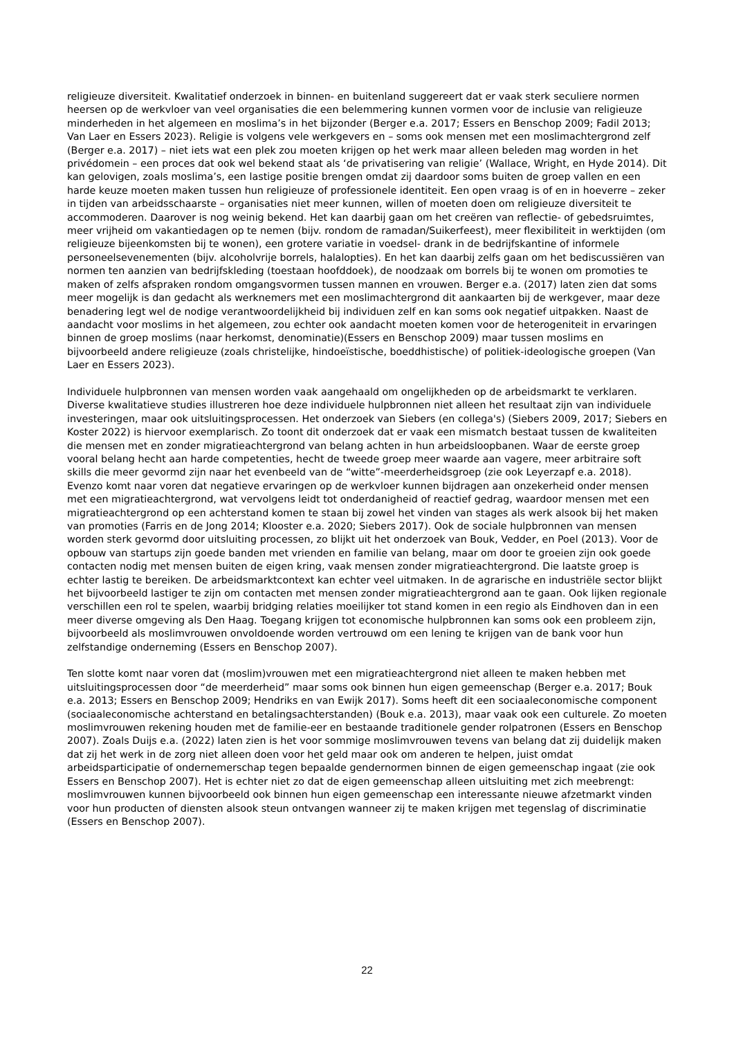religieuze diversiteit. Kwalitatief onderzoek in binnen- en buitenland suggereert dat er vaak sterk seculiere normen heersen op de werkvloer van veel organisaties die een belemmering kunnen vormen voor de inclusie van religieuze minderheden in het algemeen en moslima’s in het bijzonder (Berger e.a. 2017; Essers en Benschop 2009; Fadil 2013; Van Laer en Essers 2023). Religie is volgens vele werkgevers en – soms ook mensen met een moslimachtergrond zelf (Berger e.a. 2017) – niet iets wat een plek zou moeten krijgen op het werk maar alleen beleden mag worden in het privédomein – een proces dat ook wel bekend staat als ‘de privatisering van religie’ (Wallace, Wright, en Hyde 2014). Dit kan gelovigen, zoals moslima’s, een lastige positie brengen omdat zij daardoor soms buiten de groep vallen en een harde keuze moeten maken tussen hun religieuze of professionele identiteit. Een open vraag is of en in hoeverre – zeker in tijden van arbeidsschaarste – organisaties niet meer kunnen, willen of moeten doen om religieuze diversiteit te accommoderen. Daarover is nog weinig bekend. Het kan daarbij gaan om het creëren van reflectie- of gebedsruimtes, meer vrijheid om vakantiedagen op te nemen (bijv. rondom de ramadan/Suikerfeest), meer flexibiliteit in werktijden (om religieuze bijeenkomsten bij te wonen), een grotere variatie in voedsel- drank in de bedrijfskantine of informele personeelsevenementen (bijv. alcoholvrije borrels, halalopties). En het kan daarbij zelfs gaan om het bediscussiëren van normen ten aanzien van bedrijfskleding (toestaan hoofddoek), de noodzaak om borrels bij te wonen om promoties te maken of zelfs afspraken rondom omgangsvormen tussen mannen en vrouwen. Berger e.a. (2017) laten zien dat soms meer mogelijk is dan gedacht als werknemers met een moslimachtergrond dit aankaarten bij de werkgever, maar deze benadering legt wel de nodige verantwoordelijkheid bij individuen zelf en kan soms ook negatief uitpakken. Naast de aandacht voor moslims in het algemeen, zou echter ook aandacht moeten komen voor de heterogeniteit in ervaringen binnen de groep moslims (naar herkomst, denominatie)(Essers en Benschop 2009) maar tussen moslims en bijvoorbeeld andere religieuze (zoals christelijke, hindoeïstische, boeddhistische) of politiek-ideologische groepen (Van Laer en Essers 2023).
Individuele hulpbronnen van mensen worden vaak aangehaald om ongelijkheden op de arbeidsmarkt te verklaren. Diverse kwalitatieve studies illustreren hoe deze individuele hulpbronnen niet alleen het resultaat zijn van individuele investeringen, maar ook uitsluitingsprocessen. Het onderzoek van Siebers (en collega's) (Siebers 2009, 2017; Siebers en Koster 2022) is hiervoor exemplarisch. Zo toont dit onderzoek dat er vaak een mismatch bestaat tussen de kwaliteiten die mensen met en zonder migratieachtergrond van belang achten in hun arbeidsloopbanen. Waar de eerste groep vooral belang hecht aan harde competenties, hecht de tweede groep meer waarde aan vagere, meer arbitraire soft skills die meer gevormd zijn naar het evenbeeld van de “witte”-meerderheidsgroep (zie ook Leyerzapf e.a. 2018). Evenzo komt naar voren dat negatieve ervaringen op de werkvloer kunnen bijdragen aan onzekerheid onder mensen met een migratieachtergrond, wat vervolgens leidt tot onderdanigheid of reactief gedrag, waardoor mensen met een migratieachtergrond op een achterstand komen te staan bij zowel het vinden van stages als werk alsook bij het maken van promoties (Farris en de Jong 2014; Klooster e.a. 2020; Siebers 2017). Ook de sociale hulpbronnen van mensen worden sterk gevormd door uitsluiting processen, zo blijkt uit het onderzoek van Bouk, Vedder, en Poel (2013). Voor de opbouw van startups zijn goede banden met vrienden en familie van belang, maar om door te groeien zijn ook goede contacten nodig met mensen buiten de eigen kring, vaak mensen zonder migratieachtergrond. Die laatste groep is echter lastig te bereiken. De arbeidsmarktcontext kan echter veel uitmaken. In de agrarische en industriële sector blijkt het bijvoorbeeld lastiger te zijn om contacten met mensen zonder migratieachtergrond aan te gaan. Ook lijken regionale verschillen een rol te spelen, waarbij bridging relaties moeilijker tot stand komen in een regio als Eindhoven dan in een meer diverse omgeving als Den Haag. Toegang krijgen tot economische hulpbronnen kan soms ook een probleem zijn, bijvoorbeeld als moslimvrouwen onvoldoende worden vertrouwd om een lening te krijgen van de bank voor hun zelfstandige onderneming (Essers en Benschop 2007).
Ten slotte komt naar voren dat (moslim)vrouwen met een migratieachtergrond niet alleen te maken hebben met uitsluitingsprocessen door “de meerderheid” maar soms ook binnen hun eigen gemeenschap (Berger e.a. 2017; Bouk e.a. 2013; Essers en Benschop 2009; Hendriks en van Ewijk 2017). Soms heeft dit een sociaaleconomische component (sociaaleconomische achterstand en betalingsachterstanden) (Bouk e.a. 2013), maar vaak ook een culturele. Zo moeten moslimvrouwen rekening houden met de familie-eer en bestaande traditionele gender rolpatronen (Essers en Benschop 2007). Zoals Duijs e.a. (2022) laten zien is het voor sommige moslimvrouwen tevens van belang dat zij duidelijk maken dat zij het werk in de zorg niet alleen doen voor het geld maar ook om anderen te helpen, juist omdat arbeidsparticipatie of ondernemerschap tegen bepaalde gendernormen binnen de eigen gemeenschap ingaat (zie ook Essers en Benschop 2007). Het is echter niet zo dat de eigen gemeenschap alleen uitsluiting met zich meebrengt: moslimvrouwen kunnen bijvoorbeeld ook binnen hun eigen gemeenschap een interessante nieuwe afzetmarkt vinden voor hun producten of diensten alsook steun ontvangen wanneer zij te maken krijgen met tegenslag of discriminatie (Essers en Benschop 2007).
22